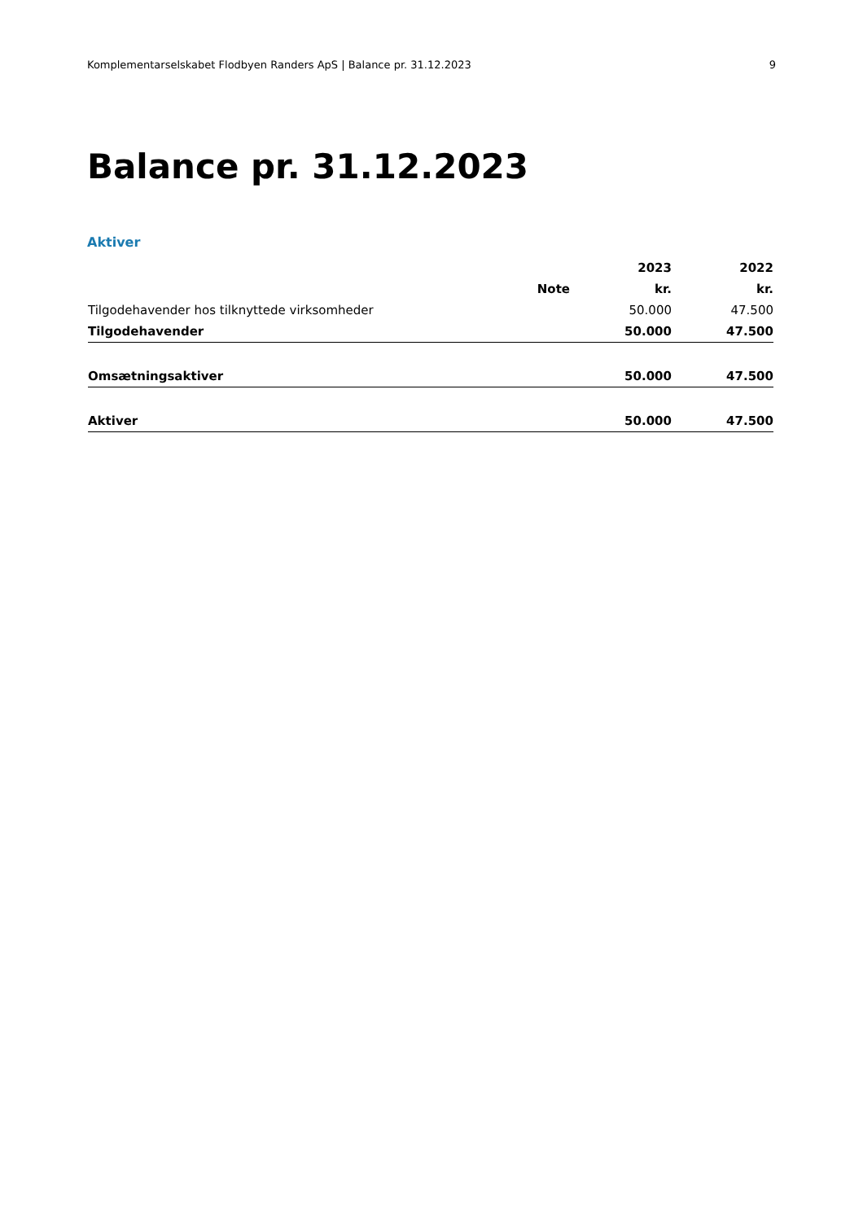Komplementarselskabet Flodbyen Randers ApS | Balance pr. 31.12.2023 9
Balance pr. 31.12.2023
Aktiver
| | | 2023 | 2022 |
| --- | --- | --- | --- |
| | Note | kr. | kr. |
| Tilgodehavender hos tilknyttede virksomheder | | 50.000 | 47.500 |
| Tilgodehavender | | 50.000 | 47.500 |
| Omsætningsaktiver | | 50.000 | 47.500 |
| Aktiver | | 50.000 | 47.500 |